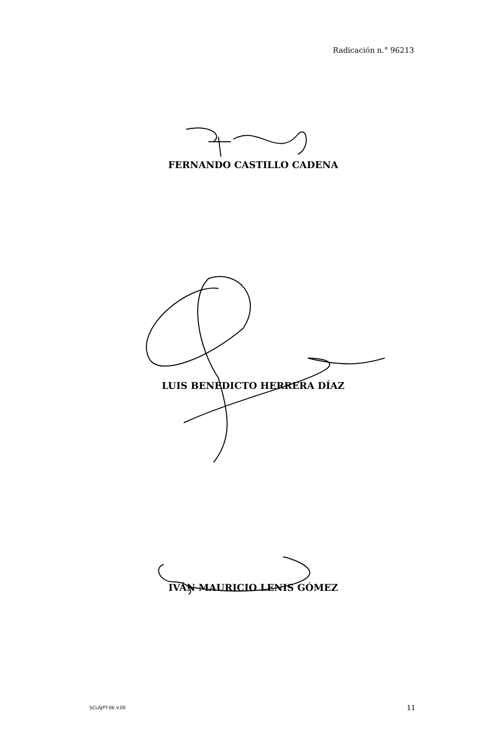Radicación n.° 96213
FERNANDO CASTILLO CADENA
LUIS BENEDICTO HERRERA DÍAZ
IVÁN MAURICIO LENIS GÓMEZ
SCLAJPT-06 V.00 11